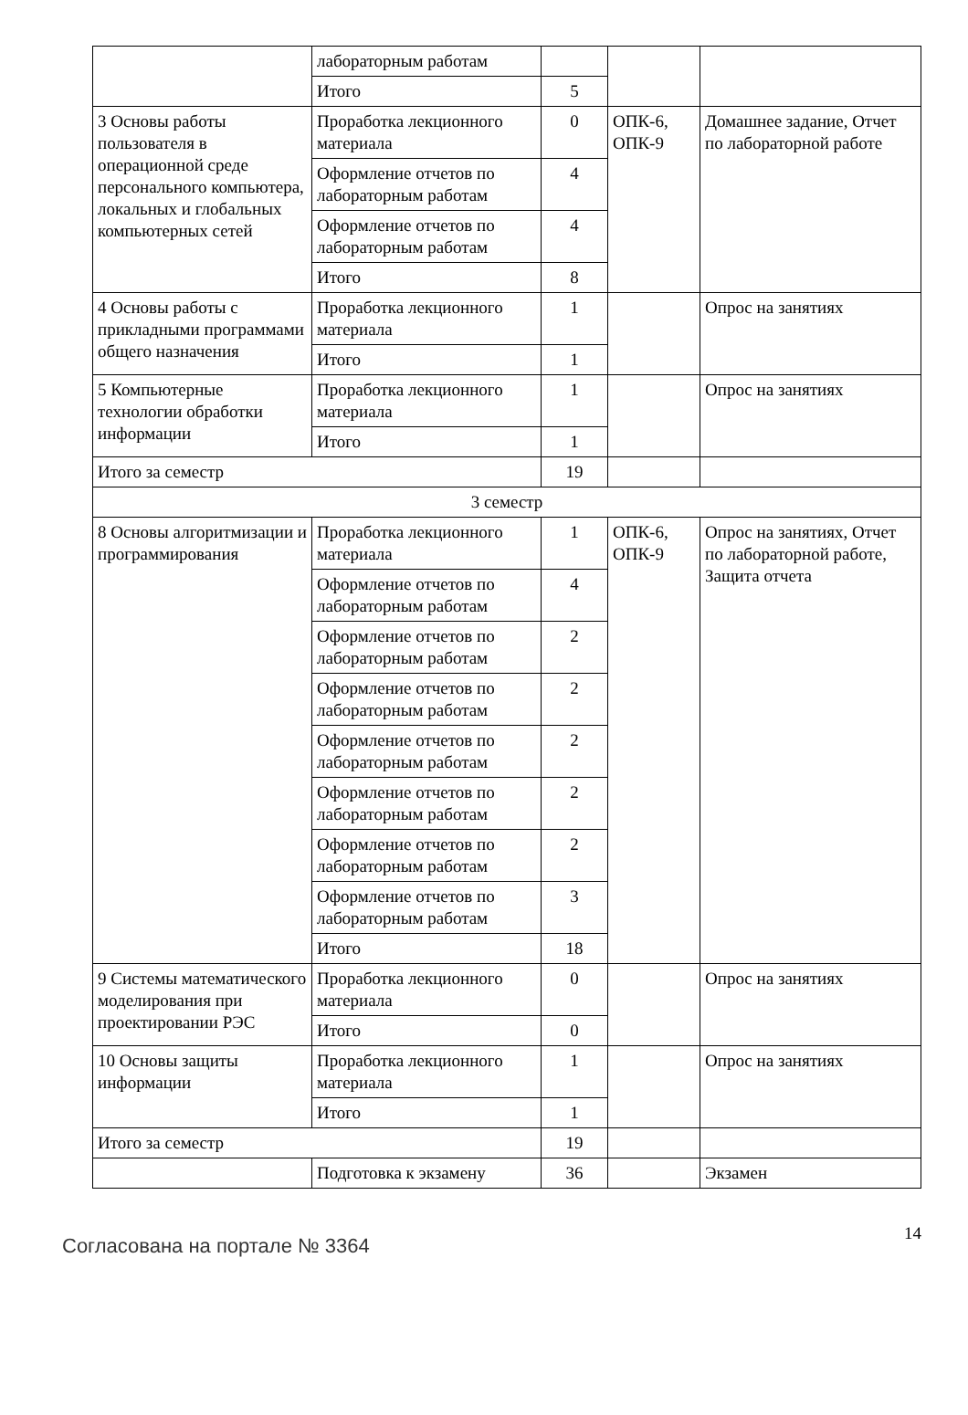| | лабораторным работам | | | |
| | Итого | 5 | | |
| 3 Основы работы пользователя в операционной среде персонального компьютера, локальных и глобальных компьютерных сетей | Проработка лекционного материала | 0 | ОПК-6, ОПК-9 | Домашнее задание, Отчет по лабораторной работе |
| | Оформление отчетов по лабораторным работам | 4 | | |
| | Оформление отчетов по лабораторным работам | 4 | | |
| | Итого | 8 | | |
| 4 Основы работы с прикладными программами общего назначения | Проработка лекционного материала | 1 | | Опрос на занятиях |
| | Итого | 1 | | |
| 5 Компьютерные технологии обработки информации | Проработка лекционного материала | 1 | | Опрос на занятиях |
| | Итого | 1 | | |
| Итого за семестр | | 19 | | |
| 3 семестр | | | | |
| 8 Основы алгоритмизации и программирования | Проработка лекционного материала | 1 | ОПК-6, ОПК-9 | Опрос на занятиях, Отчет по лабораторной работе, Защита отчета |
| | Оформление отчетов по лабораторным работам | 4 | | |
| | Оформление отчетов по лабораторным работам | 2 | | |
| | Оформление отчетов по лабораторным работам | 2 | | |
| | Оформление отчетов по лабораторным работам | 2 | | |
| | Оформление отчетов по лабораторным работам | 2 | | |
| | Оформление отчетов по лабораторным работам | 2 | | |
| | Оформление отчетов по лабораторным работам | 3 | | |
| | Итого | 18 | | |
| 9 Системы математического моделирования при проектировании РЭС | Проработка лекционного материала | 0 | | Опрос на занятиях |
| | Итого | 0 | | |
| 10 Основы защиты информации | Проработка лекционного материала | 1 | | Опрос на занятиях |
| | Итого | 1 | | |
| Итого за семестр | | 19 | | |
| | Подготовка к экзамену | 36 | | Экзамен |
Согласована на портале № 3364
14